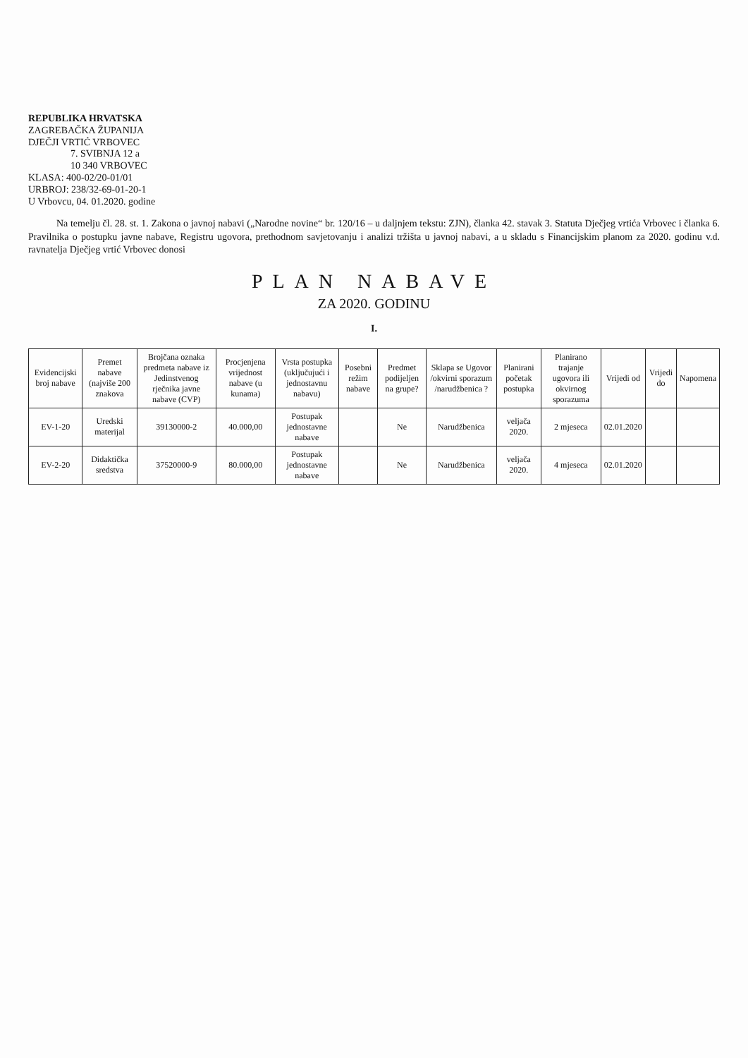REPUBLIKA HRVATSKA
ZAGREBAČKA ŽUPANIJA
DJEČJI VRTIĆ VRBOVEC
7. SVIBNJA 12 a
10 340 VRBOVEC
KLASA: 400-02/20-01/01
URBROJ: 238/32-69-01-20-1
U Vrbovcu, 04. 01.2020. godine
Na temelju čl. 28. st. 1. Zakona o javnoj nabavi („Narodne novine“ br. 120/16 – u daljnjem tekstu: ZJN), članka 42. stavak 3. Statuta Dječjeg vrtića Vrbovec i članka 6. Pravilnika o postupku javne nabave, Registru ugovora, prethodnom savjetovanju i analizi tržišta u javnoj nabavi, a u skladu s Financijskim planom za 2020. godinu v.d. ravnatelja Dječjeg vrtić Vrbovec donosi
PLAN NABAVE
ZA 2020. GODINU
I.
| Evidencijski broj nabave | Premet nabave (najviše 200 znakova | Brojčana oznaka predmeta nabave iz Jedinstvenog rječnika javne nabave (CVP) | Procjenjena vrijednost nabave (u kunama) | Vrsta postupka (uključujući i jednostavnu nabavu) | Posebni režim nabave | Predmet podijeljen na grupe? | Sklapa se Ugovor /okvirni sporazum /narudžbenica ? | Planirani početak postupka | Planirano trajanje ugovora ili okvirnog sporazuma | Vrijedi od | Vrijedi do | Napomena |
| --- | --- | --- | --- | --- | --- | --- | --- | --- | --- | --- | --- | --- |
| EV-1-20 | Uredski materijal | 39130000-2 | 40.000,00 | Postupak jednostavne nabave | | Ne | Narudžbenica | veljača 2020. | 2 mjeseca | 02.01.2020 | | |
| EV-2-20 | Didaktička sredstva | 37520000-9 | 80.000,00 | Postupak jednostavne nabave | | Ne | Narudžbenica | veljača 2020. | 4 mjeseca | 02.01.2020 | | |